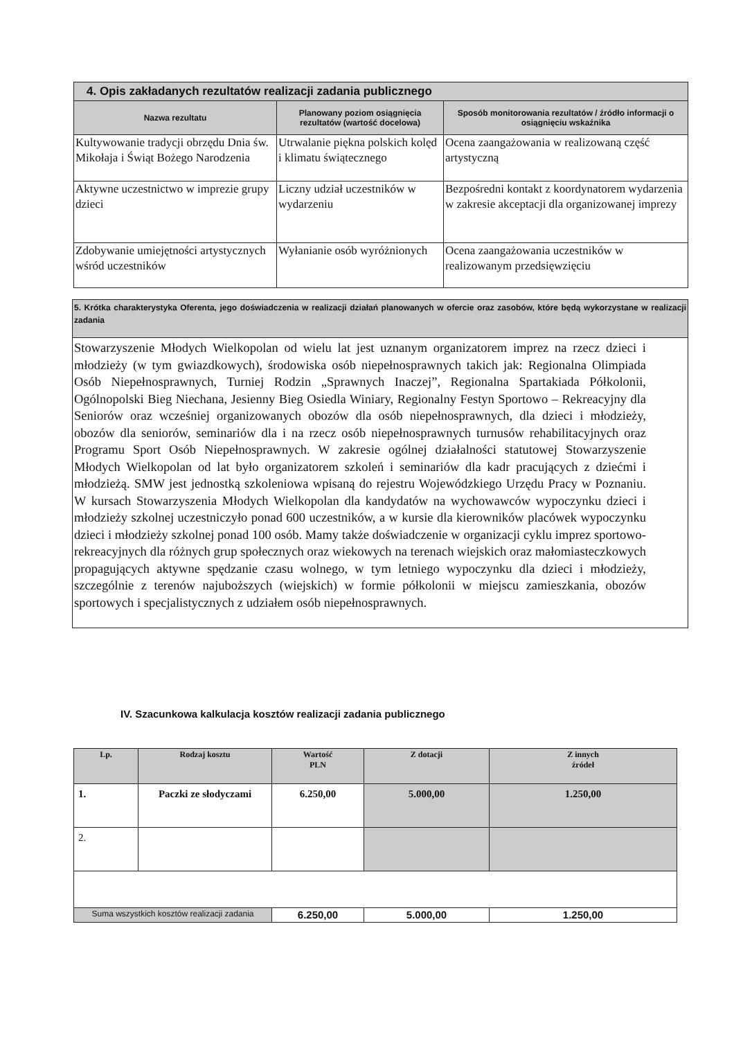| 4. Opis zakładanych rezultatów realizacji zadania publicznego | | |
| Nazwa rezultatu | Planowany poziom osiągnięcia rezultatów (wartość docelowa) | Sposób monitorowania rezultatów / źródło informacji o osiągnięciu wskaźnika |
| Kultywowanie tradycji obrzędu Dnia św. Mikołaja i Świąt Bożego Narodzenia | Utrwalanie piękna polskich kolęd i klimatu świątecznego | Ocena zaangażowania w realizowaną część artystyczną |
| Aktywne uczestnictwo w imprezie grupy dzieci | Liczny udział uczestników w wydarzeniu | Bezpośredni kontakt z koordynatorem wydarzenia w zakresie akceptacji dla organizowanej imprezy |
| Zdobywanie umiejętności artystycznych wśród uczestników | Wyłanianie osób wyróżnionych | Ocena zaangażowania uczestników w realizowanym przedsięwzięciu |
| 5. Krótka charakterystyka Oferenta, jego doświadczenia w realizacji działań planowanych w ofercie oraz zasobów, które będą wykorzystane w realizacji zadania |
| Stowarzyszenie Młodych Wielkopolan od wielu lat jest uznanym organizatorem imprez na rzecz dzieci i młodzieży (w tym gwiazdkowych), środowiska osób niepełnosprawnych takich jak: Regionalna Olimpiada Osób Niepełnosprawnych, Turniej Rodzin „Sprawnych Inaczej”, Regionalna Spartakiada Półkolonii, Ogólnopolski Bieg Niechana, Jesienny Bieg Osiedla Winiary, Regionalny Festyn Sportowo – Rekreacyjny dla Seniorów oraz wcześniej organizowanych obozów dla osób niepełnosprawnych, dla dzieci i młodzieży, obozów dla seniorów, seminariów dla i na rzecz osób niepełnosprawnych turnusów rehabilitacyjnych oraz Programu Sport Osób Niepełnosprawnych. W zakresie ogólnej działalności statutowej Stowarzyszenie Młodych Wielkopolan od lat było organizatorem szkoleń i seminariów dla kadr pracujących z dziećmi i młodzieżą. SMW jest jednostką szkoleniowa wpisaną do rejestru Wojewódzkiego Urzędu Pracy w Poznaniu. W kursach Stowarzyszenia Młodych Wielkopolan dla kandydatów na wychowawców wypoczynku dzieci i młodzieży szkolnej uczestniczyło ponad 600 uczestników, a w kursie dla kierowników placówek wypoczynku dzieci i młodzieży szkolnej ponad 100 osób. Mamy także doświadczenie w organizacji cyklu imprez sportowo-rekreacyjnych dla różnych grup społecznych oraz wiekowych na terenach wiejskich oraz małomiasteczkowych propagujących aktywne spędzanie czasu wolnego, w tym letniego wypoczynku dla dzieci i młodzieży, szczególnie z terenów najuboższych (wiejskich) w formie półkolonii w miejscu zamieszkania, obozów sportowych i specjalistycznych z udziałem osób niepełnosprawnych. |
IV. Szacunkowa kalkulacja kosztów realizacji zadania publicznego
| Lp. | Rodzaj kosztu | Wartość PLN | Z dotacji | Z innych źródeł |
| --- | --- | --- | --- | --- |
| 1. | Paczki ze słodyczami | 6.250,00 | 5.000,00 | 1.250,00 |
| 2. | | | | |
| Suma wszystkich kosztów realizacji zadania | | 6.250,00 | 5.000,00 | 1.250,00 |